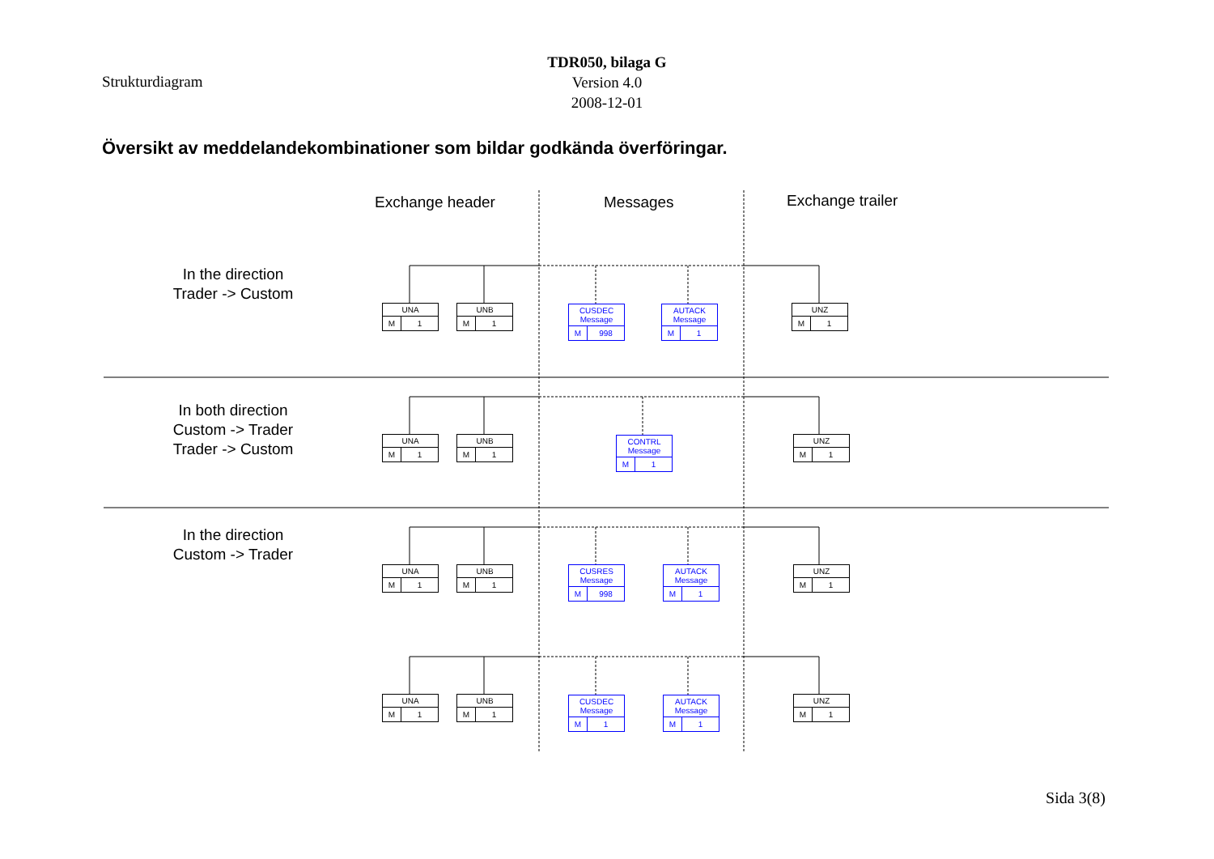Strukturdiagram
TDR050, bilaga G
Version 4.0
2008-12-01
Översikt av meddelandekombinationer som bildar godkända överföringar.
Exchange header Messages Exchange trailer
In the direction
Trader -> Custom
In both direction
Custom -> Trader
Trader -> Custom
In the direction
Custom -> Trader
UNA
M 1
UNB
M 1
CUSDEC
Message
M 998
AUTACK
Message
M 1
UNZ
M 1
UNA
M 1
UNB
M 1
CONTRL
Message
M 1
UNZ
M 1
UNA
M 1
UNB
M 1
CUSRES
Message
M 998
AUTACK
Message
M 1
UNZ
M 1
UNA
M 1
UNB
M 1
CUSDEC
Message
M 1
AUTACK
Message
M 1
UNZ
M 1
Sida 3(8)